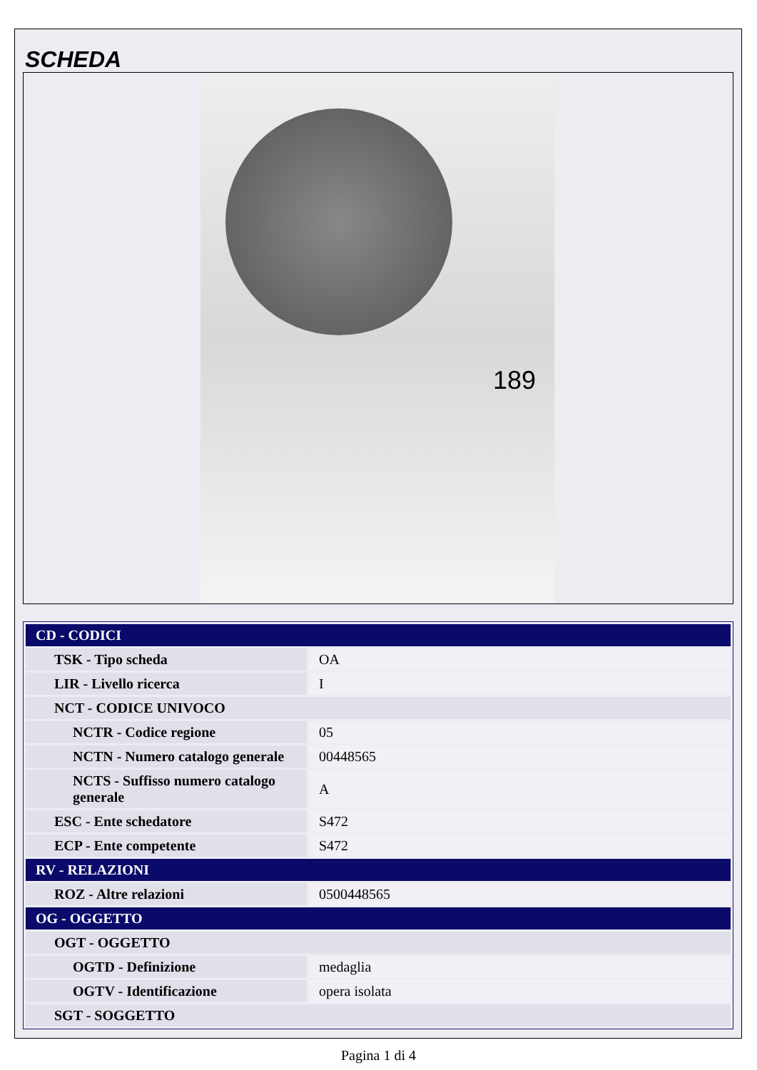SCHEDA
189
| CD - CODICI | |
| TSK - Tipo scheda | OA |
| LIR - Livello ricerca | I |
| NCT - CODICE UNIVOCO | |
| NCTR - Codice regione | 05 |
| NCTN - Numero catalogo generale | 00448565 |
| NCTS - Suffisso numero catalogo generale | A |
| ESC - Ente schedatore | S472 |
| ECP - Ente competente | S472 |
| RV - RELAZIONI | |
| ROZ - Altre relazioni | 0500448565 |
| OG - OGGETTO | |
| OGT - OGGETTO | |
| OGTD - Definizione | medaglia |
| OGTV - Identificazione | opera isolata |
| SGT - SOGGETTO | |
Pagina 1 di 4